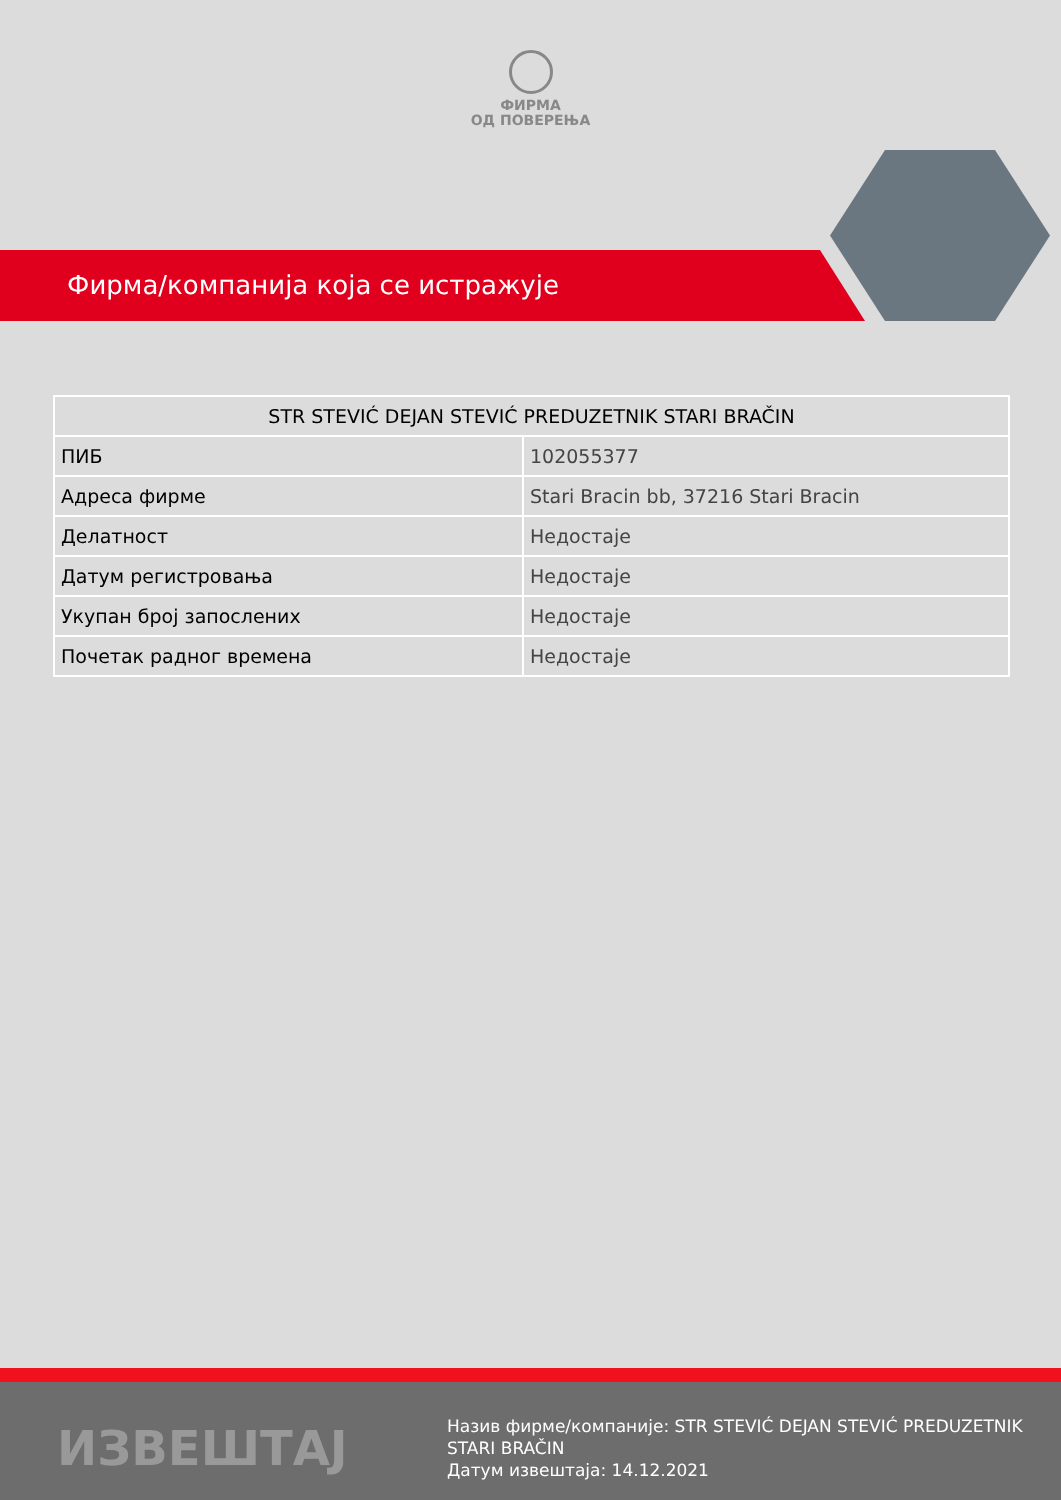ФИРМА
ОД ПОВЕРЕЊА
Фирма/компанија која се истражује
| STR STEVIĆ DEJAN STEVIĆ PREDUZETNIK STARI BRAČIN | |
| --- | --- |
| ПИБ | 102055377 |
| Адреса фирме | Stari Bracin bb, 37216 Stari Bracin |
| Делатност | Недостаје |
| Датум регистровања | Недостаје |
| Укупан број запослених | Недостаје |
| Почетак радног времена | Недостаје |
ИЗВЕШТАЈ
Назив фирме/компаније: STR STEVIĆ DEJAN STEVIĆ PREDUZETNIK STARI BRAČIN
Датум извештаја: 14.12.2021